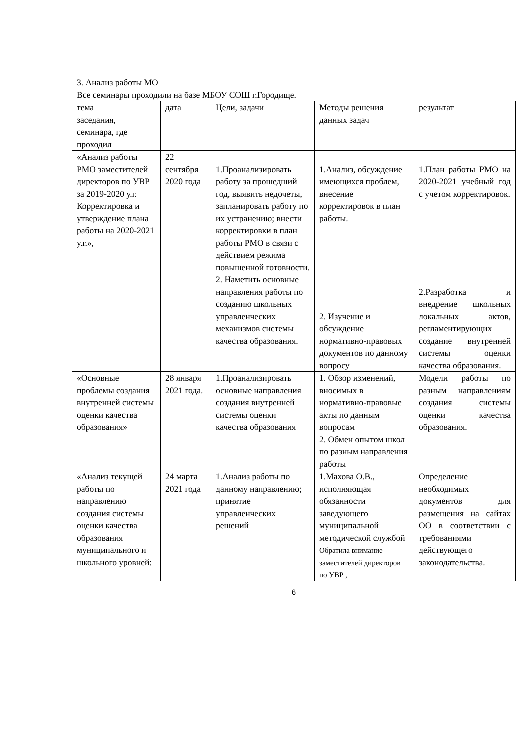3. Анализ работы МО
Все семинары проходили на базе МБОУ СОШ г.Городище.
| тема заседания, семинара, где проходил | дата | Цели, задачи | Методы решения данных задач | результат |
| «Анализ работы РМО заместителей директоров по УВР за 2019-2020 у.г. Корректировка и утверждение плана работы на 2020-2021 у.г.», | 22 сентября 2020 года | 1.Проанализировать работу за прошедший год, выявить недочеты, запланировать работу по их устранению; внести корректировки в план работы РМО в связи с действием режима повышенной готовности. 2. Наметить основные направления работы по созданию школьных управленческих механизмов системы качества образования. | 1.Анализ, обсуждение имеющихся проблем, внесение корректировок в план работы. 2. Изучение и обсуждение нормативно-правовых документов по данному вопросу | 1.План работы РМО на 2020-2021 учебный год с учетом корректировок. 2.Разработка и внедрение школьных локальных актов, регламентирующих создание внутренней системы оценки качества образования. |
| «Основные проблемы создания внутренней системы оценки качества образования» | 28 января 2021 года. | 1.Проанализировать основные направления создания внутренней системы оценки качества образования | 1. Обзор изменений, вносимых в нормативно-правовые акты по данным вопросам 2. Обмен опытом школ по разным направления работы | Модели работы по разным направлениям создания системы оценки качества образования. |
| «Анализ текущей работы по направлению создания системы оценки качества образования муниципального и школьного уровней: | 24 марта 2021 года | 1.Анализ работы по данному направлению; принятие управленческих решений | 1.Махова О.В., исполняющая обязанности заведующего муниципальной методической службой Обратила внимание заместителей директоров по УВР , | Определение необходимых документов для размещения на сайтах ОО в соответствии с требованиями действующего законодательства. |
6